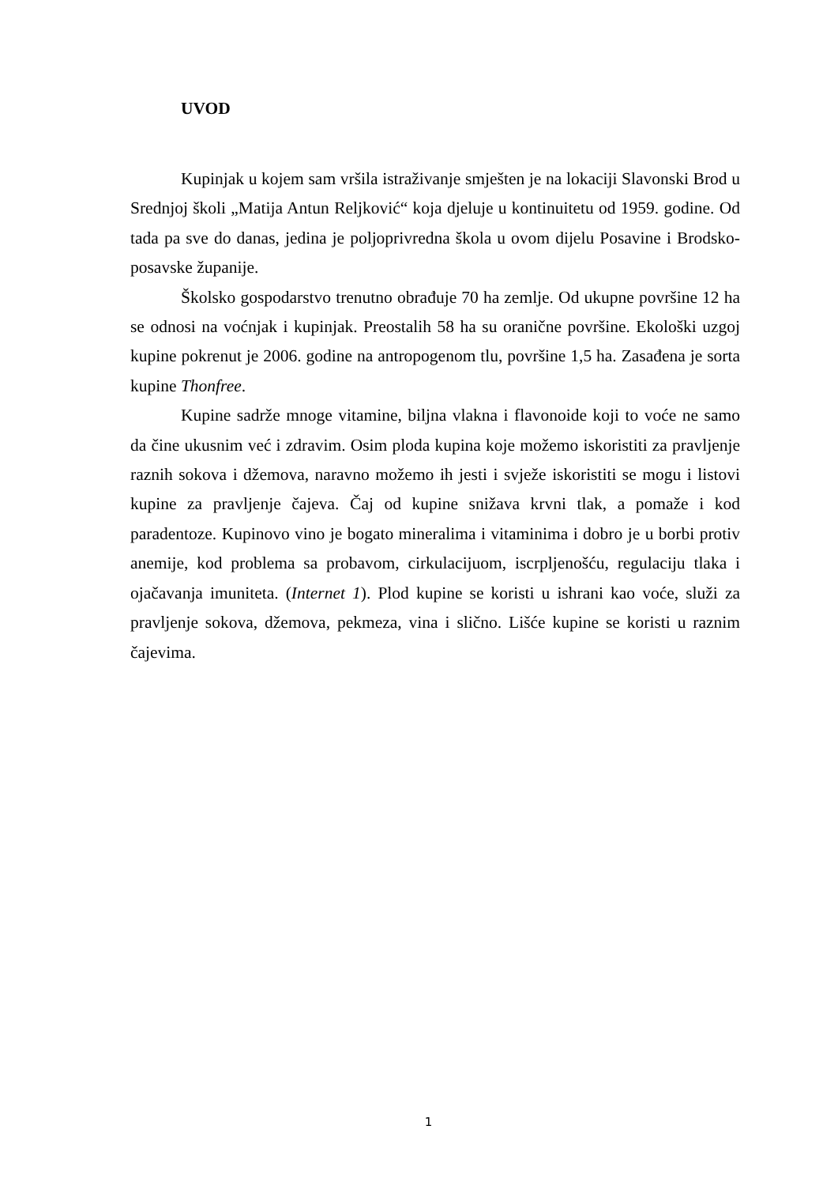UVOD
Kupinjak u kojem sam vršila istraživanje smješten je na lokaciji Slavonski Brod u Srednjoj školi „Matija Antun Reljković“ koja djeluje u kontinuitetu od 1959. godine. Od tada pa sve do danas, jedina je poljoprivredna škola u ovom dijelu Posavine i Brodsko-posavske županije.
Školsko gospodarstvo trenutno obrađuje 70 ha zemlje. Od ukupne površine 12 ha se odnosi na voćnjak i kupinjak. Preostalih 58 ha su oranične površine. Ekološki uzgoj kupine pokrenut je 2006. godine na antropogenom tlu, površine 1,5 ha. Zasađena je sorta kupine Thonfree.
Kupine sadrže mnoge vitamine, biljna vlakna i flavonoide koji to voće ne samo da čine ukusnim već i zdravim. Osim ploda kupina koje možemo iskoristiti za pravljenje raznih sokova i džemova, naravno možemo ih jesti i svježe iskoristiti se mogu i listovi kupine za pravljenje čajeva. Čaj od kupine snižava krvni tlak, a pomaže i kod paradentoze. Kupinovo vino je bogato mineralima i vitaminima i dobro je u borbi protiv anemije, kod problema sa probavom, cirkulacijuom, iscrpljenošću, regulaciju tlaka i ojačavanja imuniteta. (Internet 1). Plod kupine se koristi u ishrani kao voće, služi za pravljenje sokova, džemova, pekmeza, vina i slično. Lišće kupine se koristi u raznim čajevima.
1